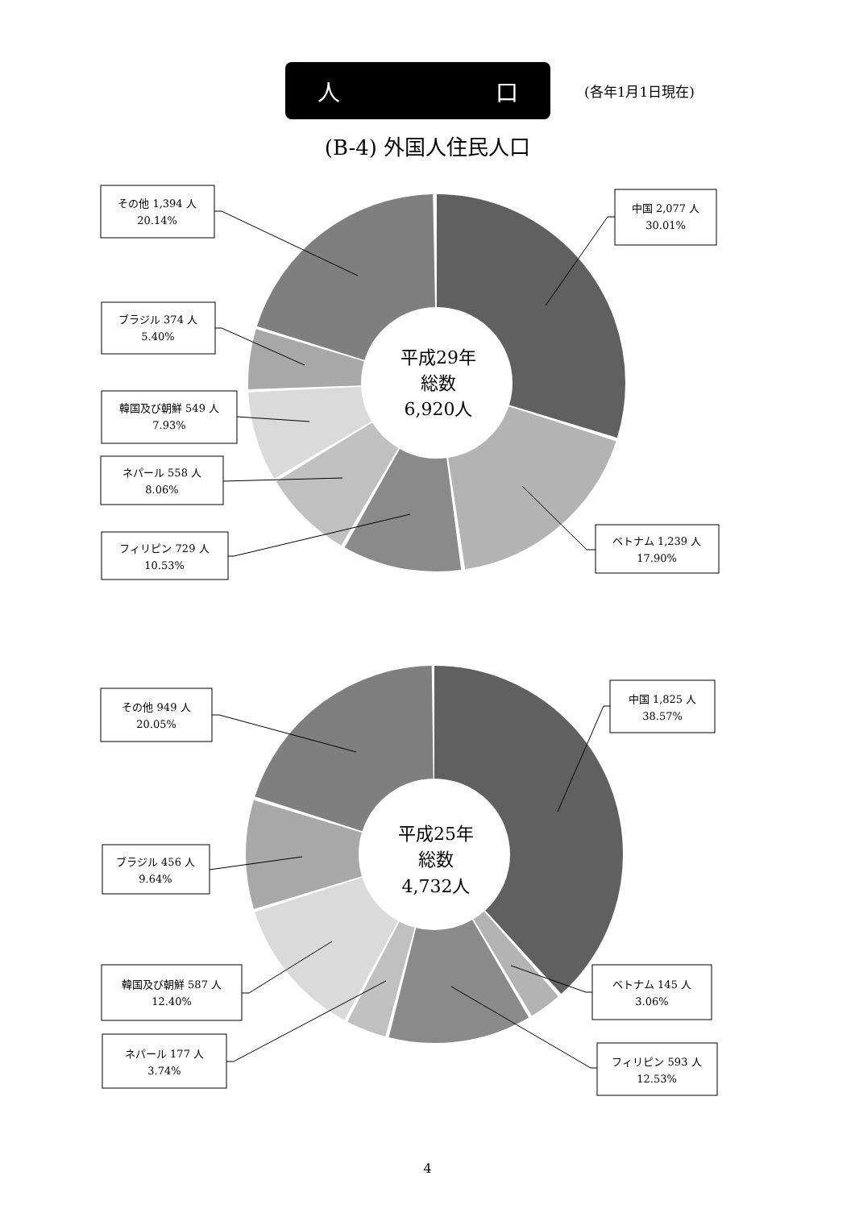人 口
(各年1月1日現在)
(B-4) 外国人住民人口
その他 1,394 人
20.14%
中国 2,077 人
30.01%
ブラジル 374 人
5.40%
韓国及び朝鮮 549 人
7.93%
ネパール 558 人
8.06%
フィリピン 729 人
10.53%
ベトナム 1,239 人
17.90%
平成29年
総数
6,920人
その他 949 人
20.05%
中国 1,825 人
38.57%
ブラジル 456 人
9.64%
韓国及び朝鮮 587 人
12.40%
ネパール 177 人
3.74%
ベトナム 145 人
3.06%
フィリピン 593 人
12.53%
平成25年
総数
4,732人
4